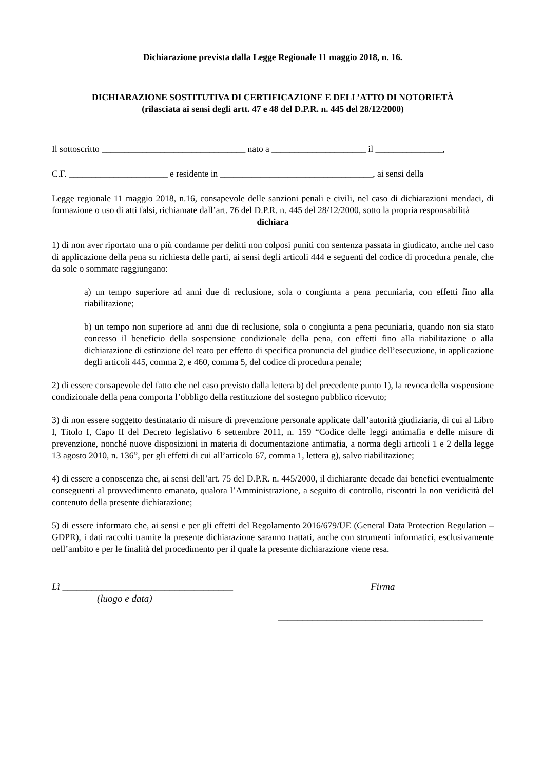Dichiarazione prevista dalla Legge Regionale 11 maggio 2018, n. 16.
DICHIARAZIONE SOSTITUTIVA DI CERTIFICAZIONE E DELL’ATTO DI NOTORIETÀ
(rilasciata ai sensi degli artt. 47 e 48 del D.P.R. n. 445 del 28/12/2000)
Il sottoscritto ________________________________ nato a _____________________ il _______________,
C.F. ______________________ e residente in __________________________________, ai sensi della
Legge regionale 11 maggio 2018, n.16, consapevole delle sanzioni penali e civili, nel caso di dichiarazioni mendaci, di formazione o uso di atti falsi, richiamate dall’art. 76 del D.P.R. n. 445 del 28/12/2000, sotto la propria responsabilità
dichiara
1) di non aver riportato una o più condanne per delitti non colposi puniti con sentenza passata in giudicato, anche nel caso di applicazione della pena su richiesta delle parti, ai sensi degli articoli 444 e seguenti del codice di procedura penale, che da sole o sommate raggiungano:
a) un tempo superiore ad anni due di reclusione, sola o congiunta a pena pecuniaria, con effetti fino alla riabilitazione;
b) un tempo non superiore ad anni due di reclusione, sola o congiunta a pena pecuniaria, quando non sia stato concesso il beneficio della sospensione condizionale della pena, con effetti fino alla riabilitazione o alla dichiarazione di estinzione del reato per effetto di specifica pronuncia del giudice dell’esecuzione, in applicazione degli articoli 445, comma 2, e 460, comma 5, del codice di procedura penale;
2) di essere consapevole del fatto che nel caso previsto dalla lettera b) del precedente punto 1), la revoca della sospensione condizionale della pena comporta l’obbligo della restituzione del sostegno pubblico ricevuto;
3) di non essere soggetto destinatario di misure di prevenzione personale applicate dall’autorità giudiziaria, di cui al Libro I, Titolo I, Capo II del Decreto legislativo 6 settembre 2011, n. 159 “Codice delle leggi antimafia e delle misure di prevenzione, nonché nuove disposizioni in materia di documentazione antimafia, a norma degli articoli 1 e 2 della legge 13 agosto 2010, n. 136”, per gli effetti di cui all’articolo 67, comma 1, lettera g), salvo riabilitazione;
4) di essere a conoscenza che, ai sensi dell’art. 75 del D.P.R. n. 445/2000, il dichiarante decade dai benefici eventualmente conseguenti al provvedimento emanato, qualora l’Amministrazione, a seguito di controllo, riscontri la non veridicità del contenuto della presente dichiarazione;
5) di essere informato che, ai sensi e per gli effetti del Regolamento 2016/679/UE (General Data Protection Regulation – GDPR), i dati raccolti tramite la presente dichiarazione saranno trattati, anche con strumenti informatici, esclusivamente nell’ambito e per le finalità del procedimento per il quale la presente dichiarazione viene resa.
Lì ___________________________________
(luogo e data)
Firma
__________________________________________